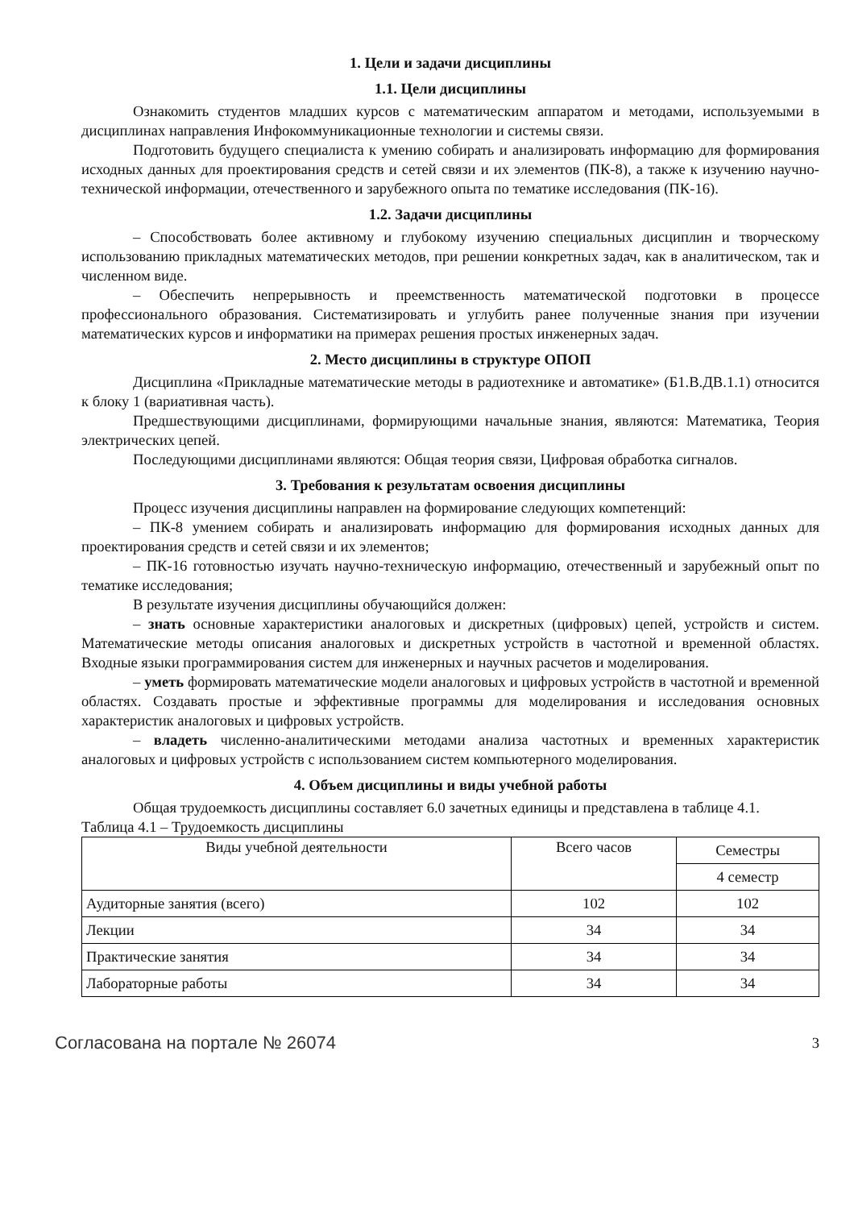1. Цели и задачи дисциплины
1.1. Цели дисциплины
Ознакомить студентов младших курсов с математическим аппаратом и методами, используемыми в дисциплинах направления Инфокоммуникационные технологии и системы связи.
Подготовить будущего специалиста к умению собирать и анализировать информацию для формирования исходных данных для проектирования средств и сетей связи и их элементов (ПК-8), а также к изучению научно-технической информации, отечественного и зарубежного опыта по тематике исследования (ПК-16).
1.2. Задачи дисциплины
– Способствовать более активному и глубокому изучению специальных дисциплин и творческому использованию прикладных математических методов, при решении конкретных задач, как в аналитическом, так и численном виде.
– Обеспечить непрерывность и преемственность математической подготовки в процессе профессионального образования. Систематизировать и углубить ранее полученные знания при изучении математических курсов и информатики на примерах решения простых инженерных задач.
2. Место дисциплины в структуре ОПОП
Дисциплина «Прикладные математические методы в радиотехнике и автоматике» (Б1.В.ДВ.1.1) относится к блоку 1 (вариативная часть).
Предшествующими дисциплинами, формирующими начальные знания, являются: Математика, Теория электрических цепей.
Последующими дисциплинами являются: Общая теория связи, Цифровая обработка сигналов.
3. Требования к результатам освоения дисциплины
Процесс изучения дисциплины направлен на формирование следующих компетенций:
– ПК-8 умением собирать и анализировать информацию для формирования исходных данных для проектирования средств и сетей связи и их элементов;
– ПК-16 готовностью изучать научно-техническую информацию, отечественный и зарубежный опыт по тематике исследования;
В результате изучения дисциплины обучающийся должен:
– знать основные характеристики аналоговых и дискретных (цифровых) цепей, устройств и систем. Математические методы описания аналоговых и дискретных устройств в частотной и временной областях. Входные языки программирования систем для инженерных и научных расчетов и моделирования.
– уметь формировать математические модели аналоговых и цифровых устройств в частотной и временной областях. Создавать простые и эффективные программы для моделирования и исследования основных характеристик аналоговых и цифровых устройств.
– владеть численно-аналитическими методами анализа частотных и временных характеристик аналоговых и цифровых устройств с использованием систем компьютерного моделирования.
4. Объем дисциплины и виды учебной работы
Общая трудоемкость дисциплины составляет 6.0 зачетных единицы и представлена в таблице 4.1.
Таблица 4.1 – Трудоемкость дисциплины
| Виды учебной деятельности | Всего часов | Семестры |
| --- | --- | --- |
| | | 4 семестр |
| Аудиторные занятия (всего) | 102 | 102 |
| Лекции | 34 | 34 |
| Практические занятия | 34 | 34 |
| Лабораторные работы | 34 | 34 |
Согласована на портале № 26074 3